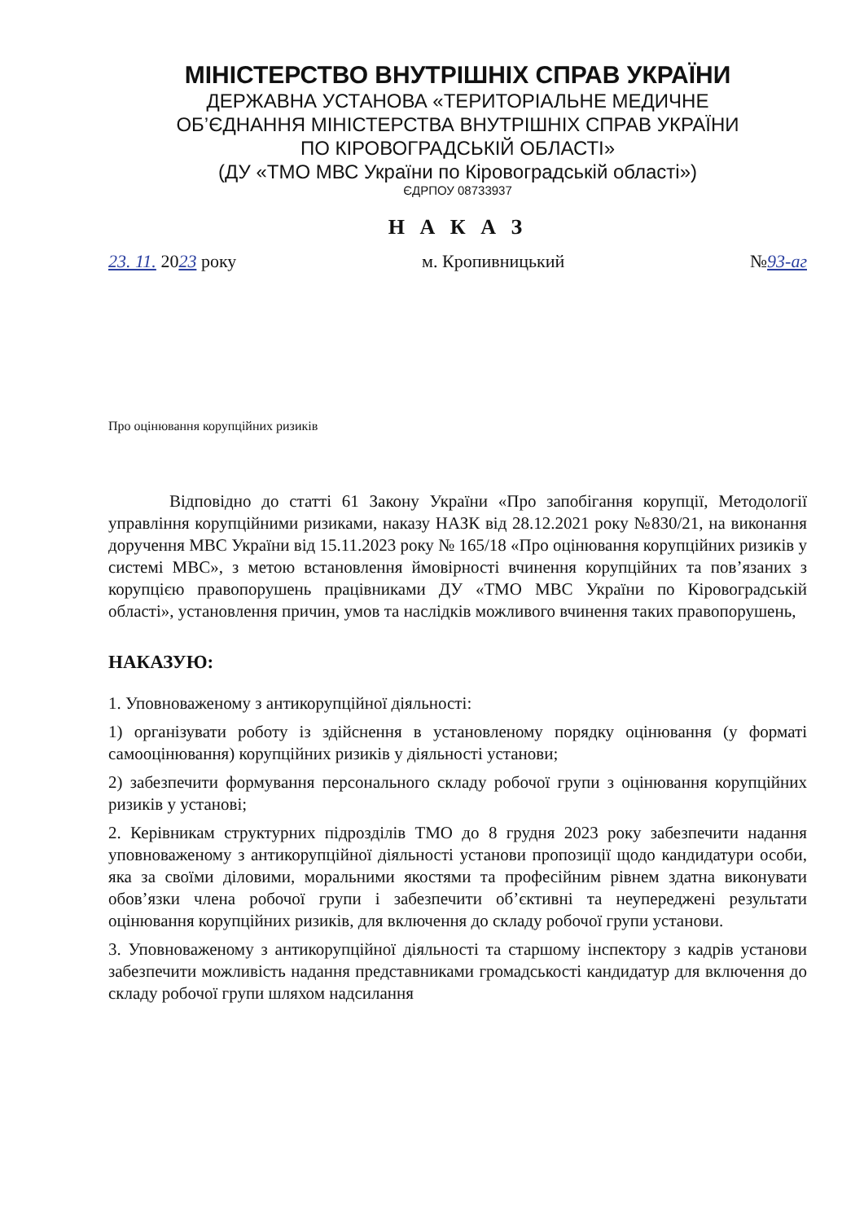МІНІСТЕРСТВО ВНУТРІШНІХ СПРАВ УКРАЇНИ
ДЕРЖАВНА УСТАНОВА «ТЕРИТОРІАЛЬНЕ МЕДИЧНЕ
ОБ’ЄДНАННЯ МІНІСТЕРСТВА ВНУТРІШНІХ СПРАВ УКРАЇНИ
ПО КІРОВОГРАДСЬКІЙ ОБЛАСТІ»
(ДУ «ТМО МВС України по Кіровоградській області»)
ЄДРПОУ 08733937
Н А К А З
23. 11. 2023 року м. Кропивницький №93-аг
Про оцінювання корупційних ризиків
Відповідно до статті 61 Закону України «Про запобігання корупції, Методології управління корупційними ризиками, наказу НАЗК від 28.12.2021 року №830/21, на виконання доручення МВС України від 15.11.2023 року № 165/18 «Про оцінювання корупційних ризиків у системі МВС», з метою встановлення ймовірності вчинення корупційних та пов’язаних з корупцією правопорушень працівниками ДУ «ТМО МВС України по Кіровоградській області», установлення причин, умов та наслідків можливого вчинення таких правопорушень,
НАКАЗУЮ:
1. Уповноваженому з антикорупційної діяльності:
1) організувати роботу із здійснення в установленому порядку оцінювання (у форматі самооцінювання) корупційних ризиків у діяльності установи;
2) забезпечити формування персонального складу робочої групи з оцінювання корупційних ризиків у установі;
2. Керівникам структурних підрозділів ТМО до 8 грудня 2023 року забезпечити надання уповноваженому з антикорупційної діяльності установи пропозиції щодо кандидатури особи, яка за своїми діловими, моральними якостями та професійним рівнем здатна виконувати обов’язки члена робочої групи і забезпечити об’єктивні та неупереджені результати оцінювання корупційних ризиків, для включення до складу робочої групи установи.
3. Уповноваженому з антикорупційної діяльності та старшому інспектору з кадрів установи забезпечити можливість надання представниками громадськості кандидатур для включення до складу робочої групи шляхом надсилання